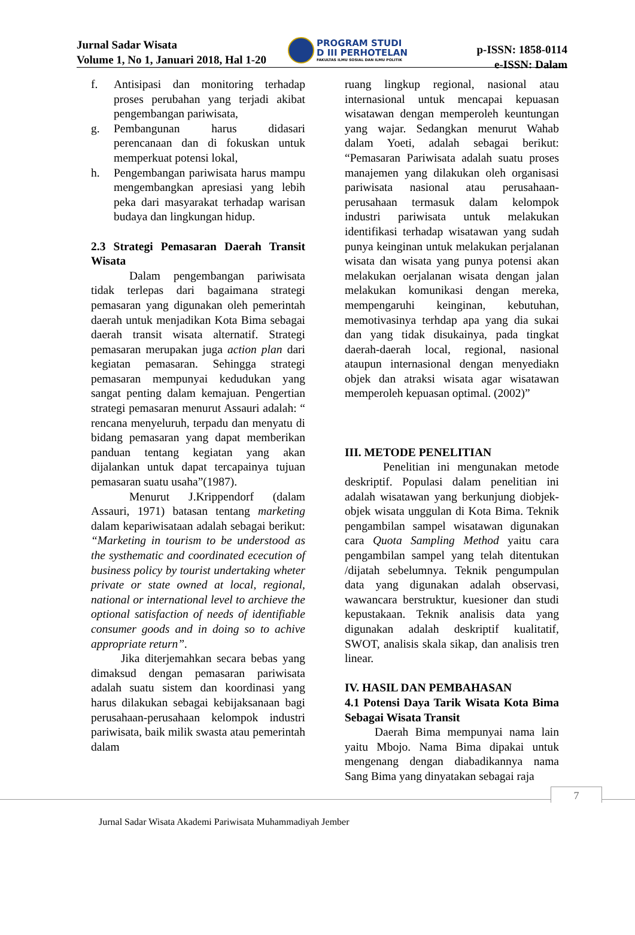Jurnal Sadar Wisata
Volume 1, No 1, Januari 2018, Hal 1-20
PROGRAM STUDI
D III PERHOTELAN
FAKULTAS ILMU SOSIAL DAN ILMU POLITIK
p-ISSN: 1858-0114
e-ISSN: Dalam
f. Antisipasi dan monitoring terhadap proses perubahan yang terjadi akibat pengembangan pariwisata,
g. Pembangunan harus didasari perencanaan dan di fokuskan untuk memperkuat potensi lokal,
h. Pengembangan pariwisata harus mampu mengembangkan apresiasi yang lebih peka dari masyarakat terhadap warisan budaya dan lingkungan hidup.
2.3 Strategi Pemasaran Daerah Transit Wisata
Dalam pengembangan pariwisata tidak terlepas dari bagaimana strategi pemasaran yang digunakan oleh pemerintah daerah untuk menjadikan Kota Bima sebagai daerah transit wisata alternatif. Strategi pemasaran merupakan juga action plan dari kegiatan pemasaran. Sehingga strategi pemasaran mempunyai kedudukan yang sangat penting dalam kemajuan. Pengertian strategi pemasaran menurut Assauri adalah: “ rencana menyeluruh, terpadu dan menyatu di bidang pemasaran yang dapat memberikan panduan tentang kegiatan yang akan dijalankan untuk dapat tercapainya tujuan pemasaran suatu usaha”(1987).
Menurut J.Krippendorf (dalam Assauri, 1971) batasan tentang marketing dalam kepariwisataan adalah sebagai berikut: “Marketing in tourism to be understood as the systhematic and coordinated ececution of business policy by tourist undertaking wheter private or state owned at local, regional, national or international level to archieve the optional satisfaction of needs of identifiable consumer goods and in doing so to achive appropriate return”.
Jika diterjemahkan secara bebas yang dimaksud dengan pemasaran pariwisata adalah suatu sistem dan koordinasi yang harus dilakukan sebagai kebijaksanaan bagi perusahaan-perusahaan kelompok industri pariwisata, baik milik swasta atau pemerintah dalam
ruang lingkup regional, nasional atau internasional untuk mencapai kepuasan wisatawan dengan memperoleh keuntungan yang wajar. Sedangkan menurut Wahab dalam Yoeti, adalah sebagai berikut: “Pemasaran Pariwisata adalah suatu proses manajemen yang dilakukan oleh organisasi pariwisata nasional atau perusahaan-perusahaan termasuk dalam kelompok industri pariwisata untuk melakukan identifikasi terhadap wisatawan yang sudah punya keinginan untuk melakukan perjalanan wisata dan wisata yang punya potensi akan melakukan oerjalanan wisata dengan jalan melakukan komunikasi dengan mereka, mempengaruhi keinginan, kebutuhan, memotivasinya terhdap apa yang dia sukai dan yang tidak disukainya, pada tingkat daerah-daerah local, regional, nasional ataupun internasional dengan menyediakn objek dan atraksi wisata agar wisatawan memperoleh kepuasan optimal. (2002)”
III. METODE PENELITIAN
Penelitian ini mengunakan metode deskriptif. Populasi dalam penelitian ini adalah wisatawan yang berkunjung diobjek-objek wisata unggulan di Kota Bima. Teknik pengambilan sampel wisatawan digunakan cara Quota Sampling Method yaitu cara pengambilan sampel yang telah ditentukan /dijatah sebelumnya. Teknik pengumpulan data yang digunakan adalah observasi, wawancara berstruktur, kuesioner dan studi kepustakaan. Teknik analisis data yang digunakan adalah deskriptif kualitatif, SWOT, analisis skala sikap, dan analisis tren linear.
IV. HASIL DAN PEMBAHASAN
4.1 Potensi Daya Tarik Wisata Kota Bima Sebagai Wisata Transit
Daerah Bima mempunyai nama lain yaitu Mbojo. Nama Bima dipakai untuk mengenang dengan diabadikannya nama Sang Bima yang dinyatakan sebagai raja
7
Jurnal Sadar Wisata Akademi Pariwisata Muhammadiyah Jember